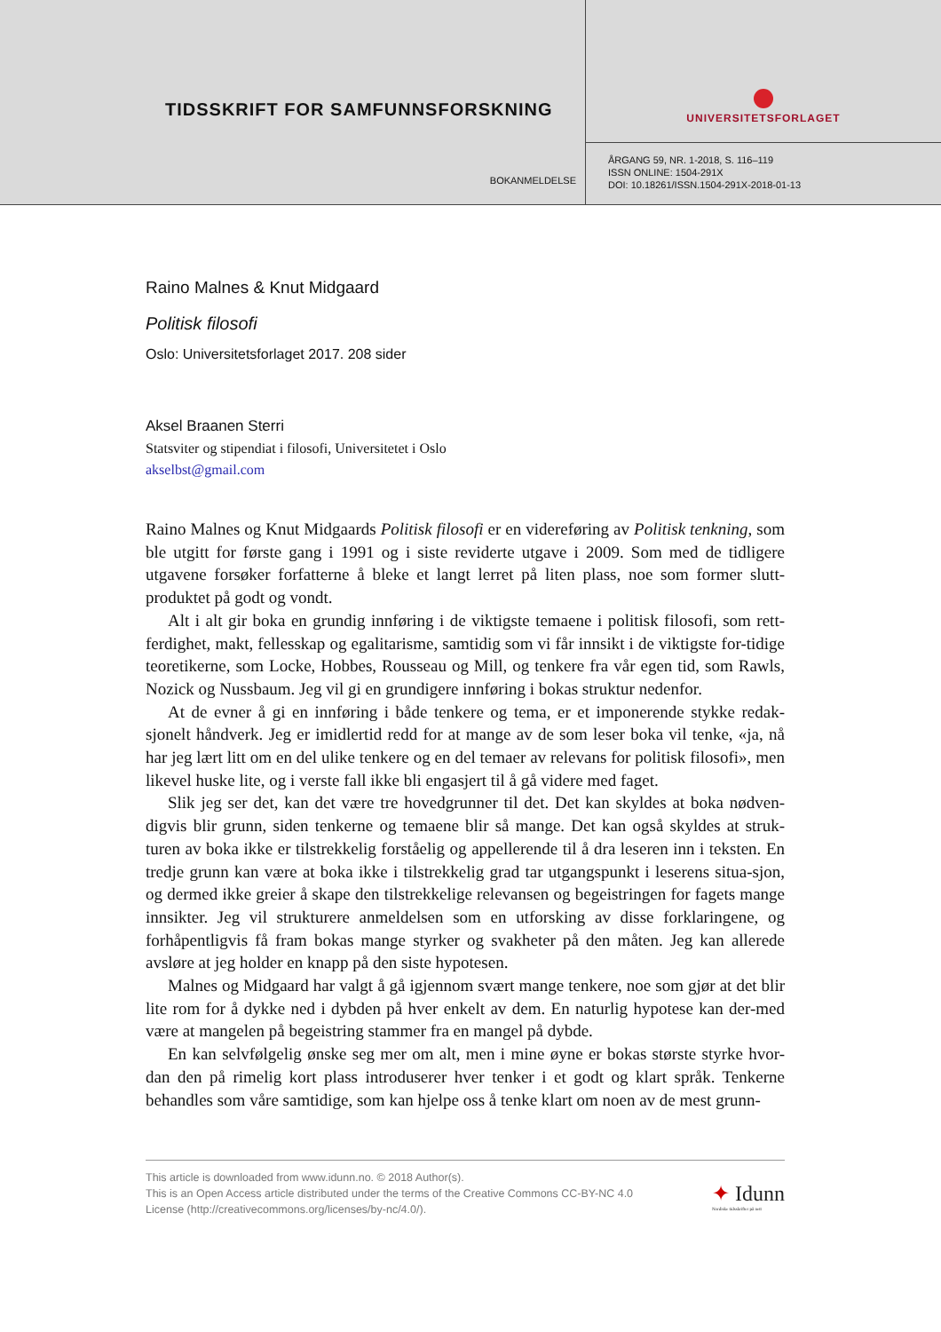TIDSSKRIFT FOR SAMFUNNSFORSKNING
BOKANMELDELSE
UNIVERSITETSFORLAGET
ÅRGANG 59, NR. 1-2018, S. 116–119
ISSN ONLINE: 1504-291X
DOI: 10.18261/ISSN.1504-291X-2018-01-13
Raino Malnes & Knut Midgaard
Politisk filosofi
Oslo: Universitetsforlaget 2017. 208 sider
Aksel Braanen Sterri
Statsviter og stipendiat i filosofi, Universitetet i Oslo
akselbst@gmail.com
Raino Malnes og Knut Midgaards Politisk filosofi er en videreføring av Politisk tenkning, som ble utgitt for første gang i 1991 og i siste reviderte utgave i 2009. Som med de tidligere utgavene forsøker forfatterne å bleke et langt lerret på liten plass, noe som former slutt-produktet på godt og vondt.
Alt i alt gir boka en grundig innføring i de viktigste temaene i politisk filosofi, som rett-ferdighet, makt, fellesskap og egalitarisme, samtidig som vi får innsikt i de viktigste for-tidige teoretikerne, som Locke, Hobbes, Rousseau og Mill, og tenkere fra vår egen tid, som Rawls, Nozick og Nussbaum. Jeg vil gi en grundigere innføring i bokas struktur nedenfor.
At de evner å gi en innføring i både tenkere og tema, er et imponerende stykke redak-sjonelt håndverk. Jeg er imidlertid redd for at mange av de som leser boka vil tenke, «ja, nå har jeg lært litt om en del ulike tenkere og en del temaer av relevans for politisk filosofi», men likevel huske lite, og i verste fall ikke bli engasjert til å gå videre med faget.
Slik jeg ser det, kan det være tre hovedgrunner til det. Det kan skyldes at boka nødven-digvis blir grunn, siden tenkerne og temaene blir så mange. Det kan også skyldes at struk-turen av boka ikke er tilstrekkelig forståelig og appellerende til å dra leseren inn i teksten. En tredje grunn kan være at boka ikke i tilstrekkelig grad tar utgangspunkt i leserens situa-sjon, og dermed ikke greier å skape den tilstrekkelige relevansen og begeistringen for fagets mange innsikter. Jeg vil strukturere anmeldelsen som en utforsking av disse forklaringene, og forhåpentligvis få fram bokas mange styrker og svakheter på den måten. Jeg kan allerede avsløre at jeg holder en knapp på den siste hypotesen.
Malnes og Midgaard har valgt å gå igjennom svært mange tenkere, noe som gjør at det blir lite rom for å dykke ned i dybden på hver enkelt av dem. En naturlig hypotese kan der-med være at mangelen på begeistring stammer fra en mangel på dybde.
En kan selvfølgelig ønske seg mer om alt, men i mine øyne er bokas største styrke hvor-dan den på rimelig kort plass introduserer hver tenker i et godt og klart språk. Tenkerne behandles som våre samtidige, som kan hjelpe oss å tenke klart om noen av de mest grunn-
This article is downloaded from www.idunn.no. © 2018 Author(s).
This is an Open Access article distributed under the terms of the Creative Commons CC-BY-NC 4.0
License (http://creativecommons.org/licenses/by-nc/4.0/).
✦ Idunn
Nordiske tidsskrifter på nett